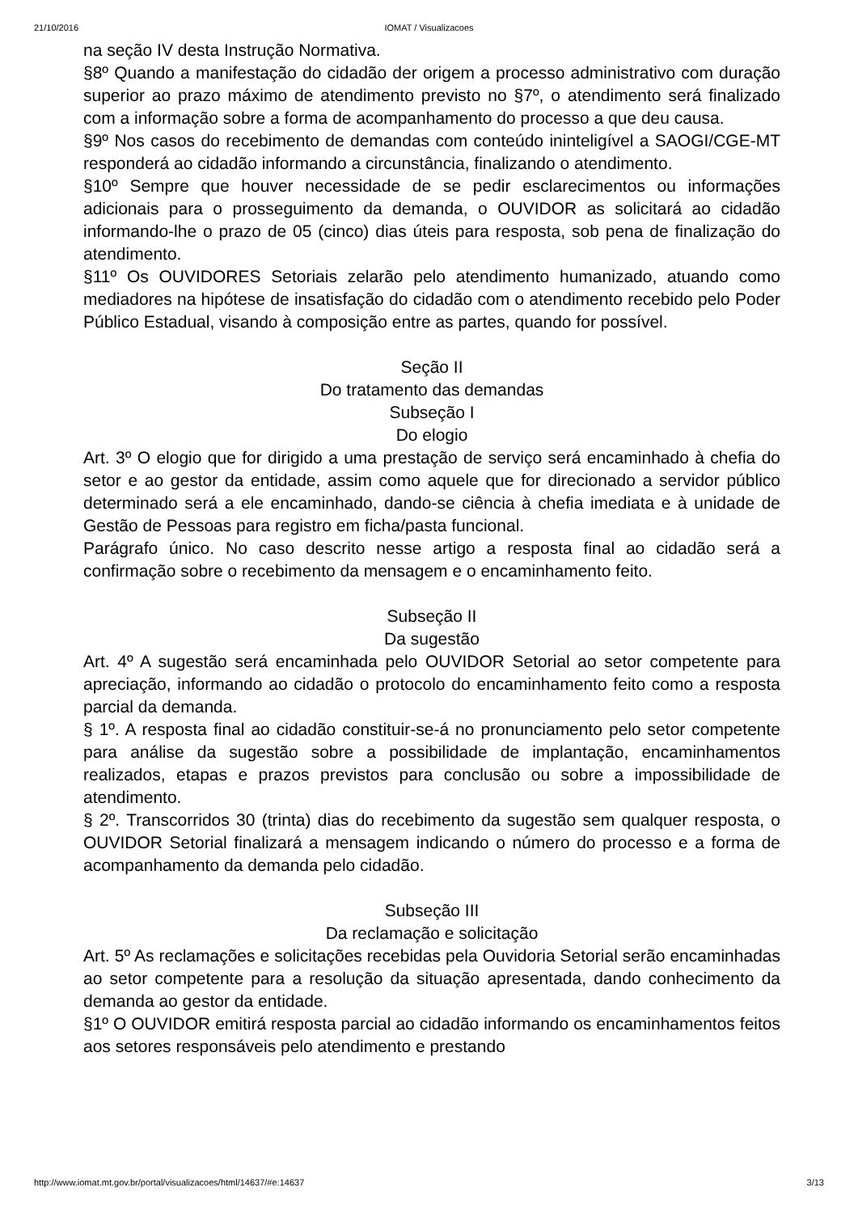21/10/2016
IOMAT / Visualizacoes
na seção IV desta Instrução Normativa.
§8º Quando a manifestação do cidadão der origem a processo administrativo com duração superior ao prazo máximo de atendimento previsto no §7º, o atendimento será finalizado com a informação sobre a forma de acompanhamento do processo a que deu causa.
§9º Nos casos do recebimento de demandas com conteúdo ininteligível a SAOGI/CGE-MT responderá ao cidadão informando a circunstância, finalizando o atendimento.
§10º Sempre que houver necessidade de se pedir esclarecimentos ou informações adicionais para o prosseguimento da demanda, o OUVIDOR as solicitará ao cidadão informando-lhe o prazo de 05 (cinco) dias úteis para resposta, sob pena de finalização do atendimento.
§11º Os OUVIDORES Setoriais zelarão pelo atendimento humanizado, atuando como mediadores na hipótese de insatisfação do cidadão com o atendimento recebido pelo Poder Público Estadual, visando à composição entre as partes, quando for possível.
Seção II
Do tratamento das demandas
Subseção I
Do elogio
Art. 3º O elogio que for dirigido a uma prestação de serviço será encaminhado à chefia do setor e ao gestor da entidade, assim como aquele que for direcionado a servidor público determinado será a ele encaminhado, dando-se ciência à chefia imediata e à unidade de Gestão de Pessoas para registro em ficha/pasta funcional.
Parágrafo único. No caso descrito nesse artigo a resposta final ao cidadão será a confirmação sobre o recebimento da mensagem e o encaminhamento feito.
Subseção II
Da sugestão
Art. 4º A sugestão será encaminhada pelo OUVIDOR Setorial ao setor competente para apreciação, informando ao cidadão o protocolo do encaminhamento feito como a resposta parcial da demanda.
§ 1º. A resposta final ao cidadão constituir-se-á no pronunciamento pelo setor competente para análise da sugestão sobre a possibilidade de implantação, encaminhamentos realizados, etapas e prazos previstos para conclusão ou sobre a impossibilidade de atendimento.
§ 2º. Transcorridos 30 (trinta) dias do recebimento da sugestão sem qualquer resposta, o OUVIDOR Setorial finalizará a mensagem indicando o número do processo e a forma de acompanhamento da demanda pelo cidadão.
Subseção III
Da reclamação e solicitação
Art. 5º As reclamações e solicitações recebidas pela Ouvidoria Setorial serão encaminhadas ao setor competente para a resolução da situação apresentada, dando conhecimento da demanda ao gestor da entidade.
§1º O OUVIDOR emitirá resposta parcial ao cidadão informando os encaminhamentos feitos aos setores responsáveis pelo atendimento e prestando
http://www.iomat.mt.gov.br/portal/visualizacoes/html/14637/#e:14637 3/13